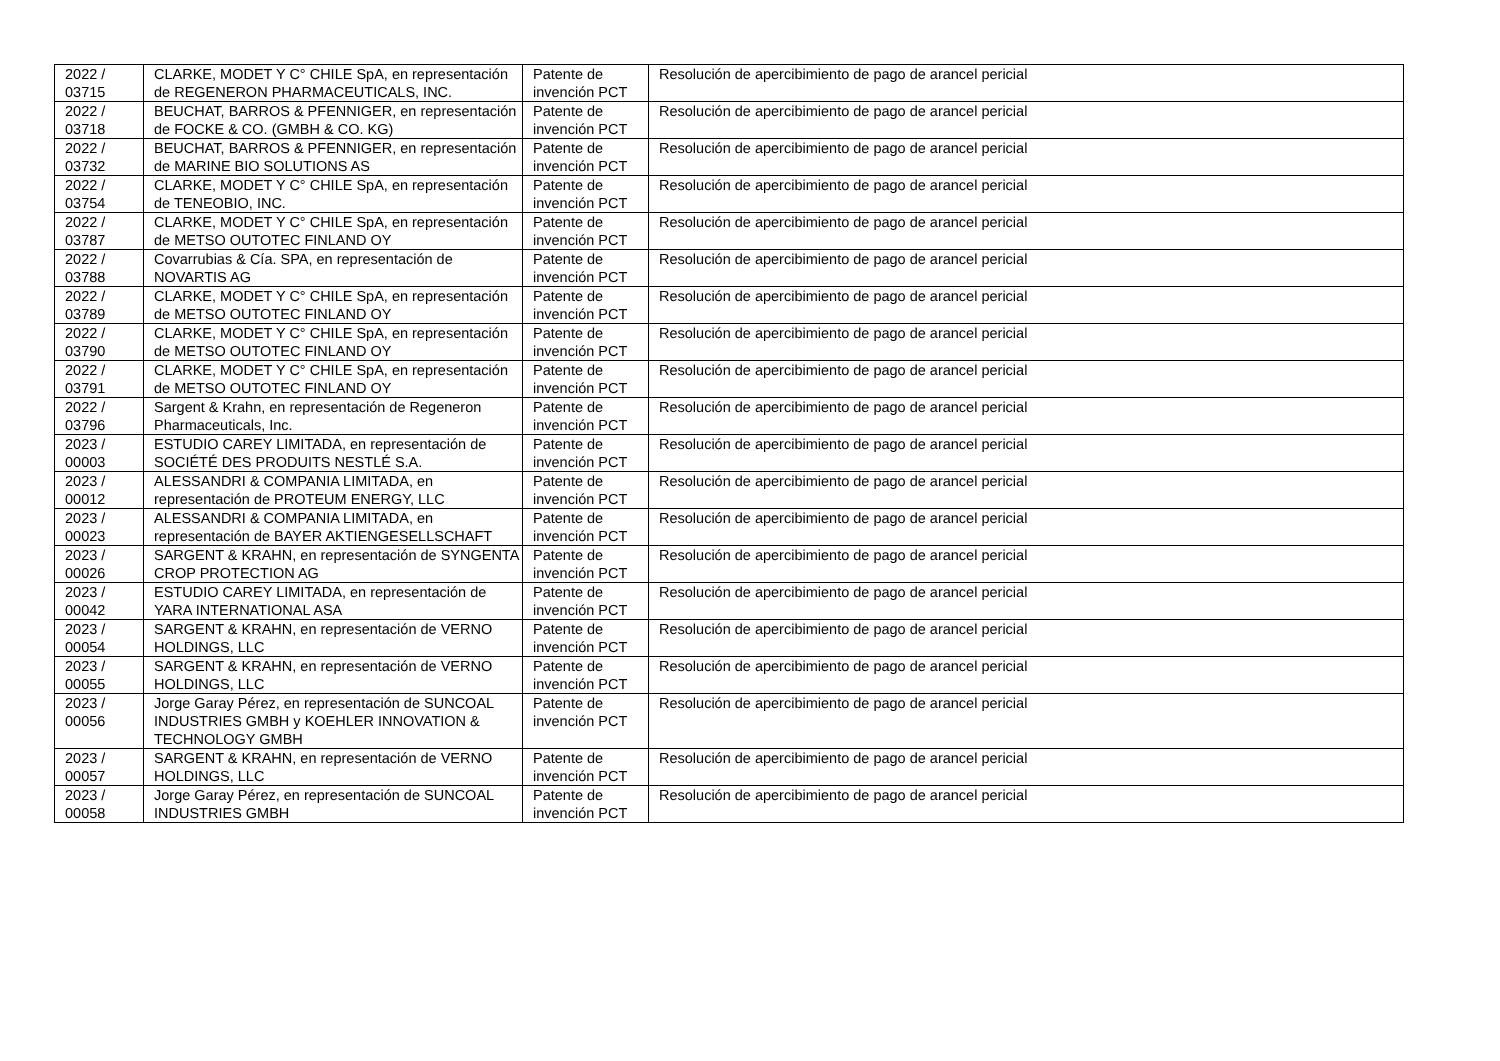| 2022 / 03715 | CLARKE, MODET Y C° CHILE SpA, en representación de REGENERON PHARMACEUTICALS, INC. | Patente de invención PCT | Resolución de apercibimiento de pago de arancel pericial |
| 2022 / 03718 | BEUCHAT, BARROS & PFENNIGER, en representación de FOCKE & CO. (GMBH & CO. KG) | Patente de invención PCT | Resolución de apercibimiento de pago de arancel pericial |
| 2022 / 03732 | BEUCHAT, BARROS & PFENNIGER, en representación de MARINE BIO SOLUTIONS AS | Patente de invención PCT | Resolución de apercibimiento de pago de arancel pericial |
| 2022 / 03754 | CLARKE, MODET Y C° CHILE SpA, en representación de TENEOBIO, INC. | Patente de invención PCT | Resolución de apercibimiento de pago de arancel pericial |
| 2022 / 03787 | CLARKE, MODET Y C° CHILE SpA, en representación de METSO OUTOTEC FINLAND OY | Patente de invención PCT | Resolución de apercibimiento de pago de arancel pericial |
| 2022 / 03788 | Covarrubias & Cía. SPA, en representación de NOVARTIS AG | Patente de invención PCT | Resolución de apercibimiento de pago de arancel pericial |
| 2022 / 03789 | CLARKE, MODET Y C° CHILE SpA, en representación de METSO OUTOTEC FINLAND OY | Patente de invención PCT | Resolución de apercibimiento de pago de arancel pericial |
| 2022 / 03790 | CLARKE, MODET Y C° CHILE SpA, en representación de METSO OUTOTEC FINLAND OY | Patente de invención PCT | Resolución de apercibimiento de pago de arancel pericial |
| 2022 / 03791 | CLARKE, MODET Y C° CHILE SpA, en representación de METSO OUTOTEC FINLAND OY | Patente de invención PCT | Resolución de apercibimiento de pago de arancel pericial |
| 2022 / 03796 | Sargent & Krahn, en representación de Regeneron Pharmaceuticals, Inc. | Patente de invención PCT | Resolución de apercibimiento de pago de arancel pericial |
| 2023 / 00003 | ESTUDIO CAREY LIMITADA, en representación de SOCIÉTÉ DES PRODUITS NESTLÉ S.A. | Patente de invención PCT | Resolución de apercibimiento de pago de arancel pericial |
| 2023 / 00012 | ALESSANDRI & COMPANIA LIMITADA, en representación de PROTEUM ENERGY, LLC | Patente de invención PCT | Resolución de apercibimiento de pago de arancel pericial |
| 2023 / 00023 | ALESSANDRI & COMPANIA LIMITADA, en representación de BAYER AKTIENGESELLSCHAFT | Patente de invención PCT | Resolución de apercibimiento de pago de arancel pericial |
| 2023 / 00026 | SARGENT & KRAHN, en representación de SYNGENTA CROP PROTECTION AG | Patente de invención PCT | Resolución de apercibimiento de pago de arancel pericial |
| 2023 / 00042 | ESTUDIO CAREY LIMITADA, en representación de YARA INTERNATIONAL ASA | Patente de invención PCT | Resolución de apercibimiento de pago de arancel pericial |
| 2023 / 00054 | SARGENT & KRAHN, en representación de VERNO HOLDINGS, LLC | Patente de invención PCT | Resolución de apercibimiento de pago de arancel pericial |
| 2023 / 00055 | SARGENT & KRAHN, en representación de VERNO HOLDINGS, LLC | Patente de invención PCT | Resolución de apercibimiento de pago de arancel pericial |
| 2023 / 00056 | Jorge Garay Pérez, en representación de SUNCOAL INDUSTRIES GMBH y KOEHLER INNOVATION & TECHNOLOGY GMBH | Patente de invención PCT | Resolución de apercibimiento de pago de arancel pericial |
| 2023 / 00057 | SARGENT & KRAHN, en representación de VERNO HOLDINGS, LLC | Patente de invención PCT | Resolución de apercibimiento de pago de arancel pericial |
| 2023 / 00058 | Jorge Garay Pérez, en representación de SUNCOAL INDUSTRIES GMBH | Patente de invención PCT | Resolución de apercibimiento de pago de arancel pericial |